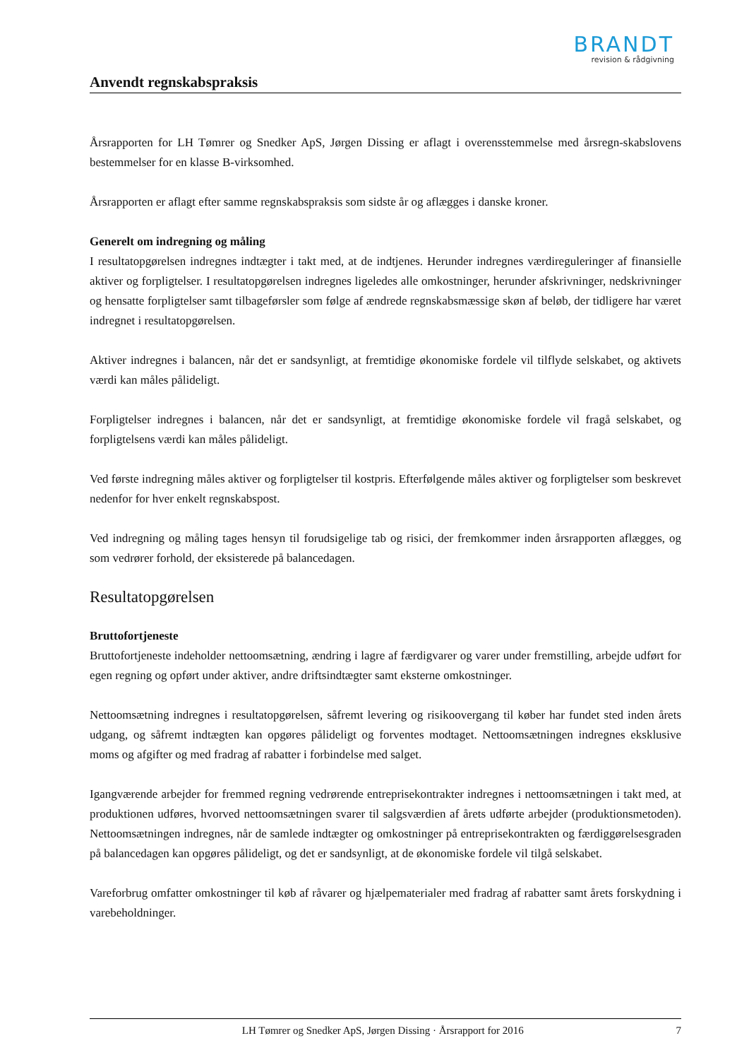BRANDT
revision & rådgivning
Anvendt regnskabspraksis
Årsrapporten for LH Tømrer og Snedker ApS, Jørgen Dissing er aflagt i overensstemmelse med årsregn-skabslovens bestemmelser for en klasse B-virksomhed.
Årsrapporten er aflagt efter samme regnskabspraksis som sidste år og aflægges i danske kroner.
Generelt om indregning og måling
I resultatopgørelsen indregnes indtægter i takt med, at de indtjenes. Herunder indregnes værdireguleringer af finansielle aktiver og forpligtelser. I resultatopgørelsen indregnes ligeledes alle omkostninger, herunder afskrivninger, nedskrivninger og hensatte forpligtelser samt tilbageførsler som følge af ændrede regnskabsmæssige skøn af beløb, der tidligere har været indregnet i resultatopgørelsen.
Aktiver indregnes i balancen, når det er sandsynligt, at fremtidige økonomiske fordele vil tilflyde selskabet, og aktivets værdi kan måles pålideligt.
Forpligtelser indregnes i balancen, når det er sandsynligt, at fremtidige økonomiske fordele vil fragå selskabet, og forpligtelsens værdi kan måles pålideligt.
Ved første indregning måles aktiver og forpligtelser til kostpris. Efterfølgende måles aktiver og forpligtelser som beskrevet nedenfor for hver enkelt regnskabspost.
Ved indregning og måling tages hensyn til forudsigelige tab og risici, der fremkommer inden årsrapporten aflægges, og som vedrører forhold, der eksisterede på balancedagen.
Resultatopgørelsen
Bruttofortjeneste
Bruttofortjeneste indeholder nettoomsætning, ændring i lagre af færdigvarer og varer under fremstilling, arbejde udført for egen regning og opført under aktiver, andre driftsindtægter samt eksterne omkostninger.
Nettoomsætning indregnes i resultatopgørelsen, såfremt levering og risikoovergang til køber har fundet sted inden årets udgang, og såfremt indtægten kan opgøres pålideligt og forventes modtaget. Nettoomsætningen indregnes eksklusive moms og afgifter og med fradrag af rabatter i forbindelse med salget.
Igangværende arbejder for fremmed regning vedrørende entreprisekontrakter indregnes i nettoomsætningen i takt med, at produktionen udføres, hvorved nettoomsætningen svarer til salgsværdien af årets udførte arbejder (produktionsmetoden). Nettoomsætningen indregnes, når de samlede indtægter og omkostninger på entreprisekontrakten og færdiggørelsesgraden på balancedagen kan opgøres pålideligt, og det er sandsynligt, at de økonomiske fordele vil tilgå selskabet.
Vareforbrug omfatter omkostninger til køb af råvarer og hjælpematerialer med fradrag af rabatter samt årets forskydning i varebeholdninger.
LH Tømrer og Snedker ApS, Jørgen Dissing · Årsrapport for 2016 7